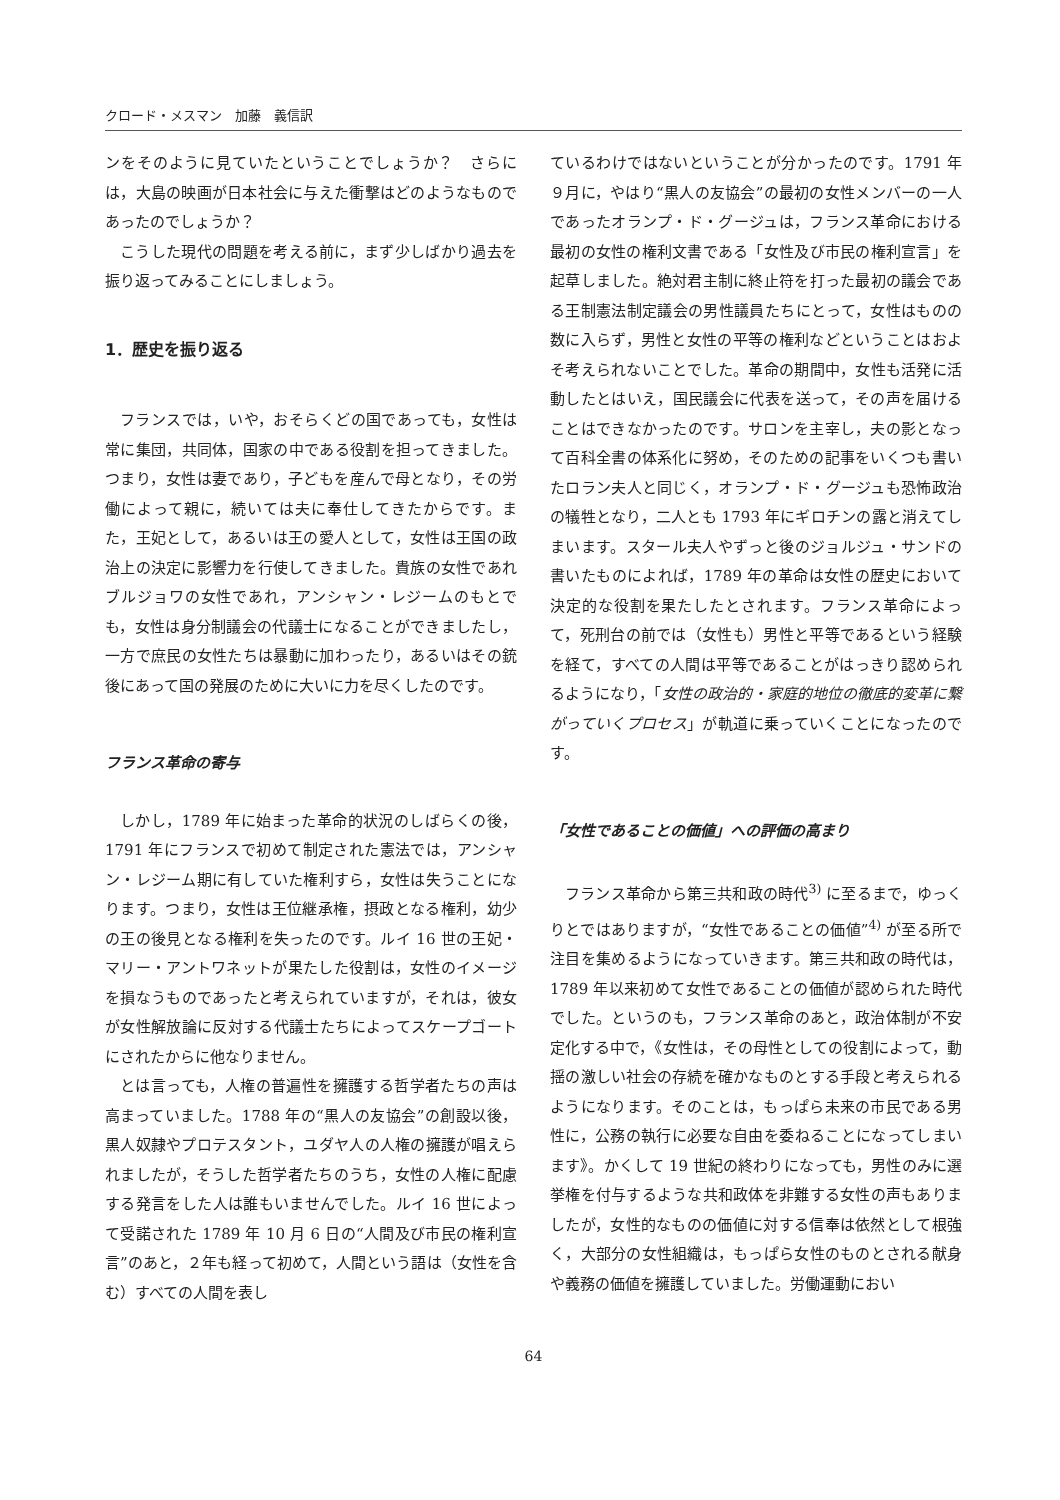クロード・メスマン　加藤　義信訳
ンをそのように見ていたということでしょうか？　さらには，大島の映画が日本社会に与えた衝撃はどのようなものであったのでしょうか？
こうした現代の問題を考える前に，まず少しばかり過去を振り返ってみることにしましょう。
1．歴史を振り返る
フランスでは，いや，おそらくどの国であっても，女性は常に集団，共同体，国家の中である役割を担ってきました。つまり，女性は妻であり，子どもを産んで母となり，その労働によって親に，続いては夫に奉仕してきたからです。また，王妃として，あるいは王の愛人として，女性は王国の政治上の決定に影響力を行使してきました。貴族の女性であれブルジョワの女性であれ，アンシャン・レジームのもとでも，女性は身分制議会の代議士になることができましたし，一方で庶民の女性たちは暴動に加わったり，あるいはその銃後にあって国の発展のために大いに力を尽くしたのです。
フランス革命の寄与
しかし，1789 年に始まった革命的状況のしばらくの後，1791 年にフランスで初めて制定された憲法では，アンシャン・レジーム期に有していた権利すら，女性は失うことになります。つまり，女性は王位継承権，摂政となる権利，幼少の王の後見となる権利を失ったのです。ルイ 16 世の王妃・マリー・アントワネットが果たした役割は，女性のイメージを損なうものであったと考えられていますが，それは，彼女が女性解放論に反対する代議士たちによってスケープゴートにされたからに他なりません。
とは言っても，人権の普遍性を擁護する哲学者たちの声は高まっていました。1788 年の“黒人の友協会”の創設以後，黒人奴隷やプロテスタント，ユダヤ人の人権の擁護が唱えられましたが，そうした哲学者たちのうち，女性の人権に配慮する発言をした人は誰もいませんでした。ルイ 16 世によって受諾された 1789 年 10 月 6 日の“人間及び市民の権利宣言”のあと，２年も経って初めて，人間という語は（女性を含む）すべての人間を表し
ているわけではないということが分かったのです。1791 年９月に，やはり“黒人の友協会”の最初の女性メンバーの一人であったオランプ・ド・グージュは，フランス革命における最初の女性の権利文書である「女性及び市民の権利宣言」を起草しました。絶対君主制に終止符を打った最初の議会である王制憲法制定議会の男性議員たちにとって，女性はものの数に入らず，男性と女性の平等の権利などということはおよそ考えられないことでした。革命の期間中，女性も活発に活動したとはいえ，国民議会に代表を送って，その声を届けることはできなかったのです。サロンを主宰し，夫の影となって百科全書の体系化に努め，そのための記事をいくつも書いたロラン夫人と同じく，オランプ・ド・グージュも恐怖政治の犠牲となり，二人とも 1793 年にギロチンの露と消えてしまいます。スタール夫人やずっと後のジョルジュ・サンドの書いたものによれば，1789 年の革命は女性の歴史において決定的な役割を果たしたとされます。フランス革命によって，死刑台の前では（女性も）男性と平等であるという経験を経て，すべての人間は平等であることがはっきり認められるようになり，「女性の政治的・家庭的地位の徹底的変革に繋がっていくプロセス」が軌道に乗っていくことになったのです。
「女性であることの価値」への評価の高まり
フランス革命から第三共和政の時代<sup>3)</sup> に至るまで，ゆっくりとではありますが，“女性であることの価値”<sup>4)</sup> が至る所で注目を集めるようになっていきます。第三共和政の時代は，1789 年以来初めて女性であることの価値が認められた時代でした。というのも，フランス革命のあと，政治体制が不安定化する中で，《女性は，その母性としての役割によって，動揺の激しい社会の存続を確かなものとする手段と考えられるようになります。そのことは，もっぱら未来の市民である男性に，公務の執行に必要な自由を委ねることになってしまいます》。かくして 19 世紀の終わりになっても，男性のみに選挙権を付与するような共和政体を非難する女性の声もありましたが，女性的なものの価値に対する信奉は依然として根強く，大部分の女性組織は，もっぱら女性のものとされる献身や義務の価値を擁護していました。労働運動におい
64